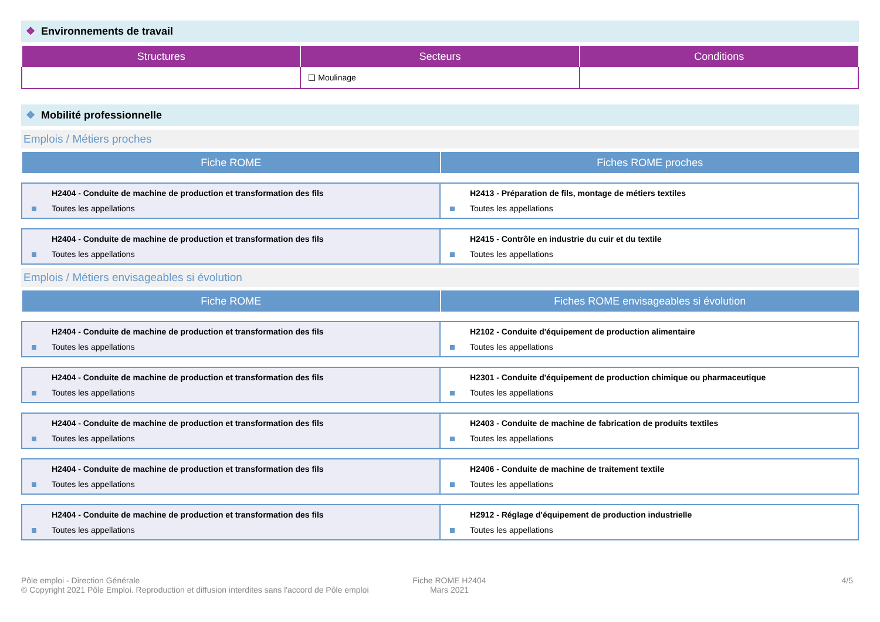❖ Environnements de travail
| Structures | Secteurs | Conditions |
| --- | --- | --- |
| | ❑ Moulinage | |
❖ Mobilité professionnelle
Emplois / Métiers proches
| Fiche ROME | Fiches ROME proches |
| --- | --- |
| H2404 - Conduite de machine de production et transformation des fils Toutes les appellations | H2413 - Préparation de fils, montage de métiers textiles Toutes les appellations |
| H2404 - Conduite de machine de production et transformation des fils Toutes les appellations | H2415 - Contrôle en industrie du cuir et du textile Toutes les appellations |
Emplois / Métiers envisageables si évolution
| Fiche ROME | Fiches ROME envisageables si évolution |
| --- | --- |
| H2404 - Conduite de machine de production et transformation des fils Toutes les appellations | H2102 - Conduite d'équipement de production alimentaire Toutes les appellations |
| H2404 - Conduite de machine de production et transformation des fils Toutes les appellations | H2301 - Conduite d'équipement de production chimique ou pharmaceutique Toutes les appellations |
| H2404 - Conduite de machine de production et transformation des fils Toutes les appellations | H2403 - Conduite de machine de fabrication de produits textiles Toutes les appellations |
| H2404 - Conduite de machine de production et transformation des fils Toutes les appellations | H2406 - Conduite de machine de traitement textile Toutes les appellations |
| H2404 - Conduite de machine de production et transformation des fils Toutes les appellations | H2912 - Réglage d'équipement de production industrielle Toutes les appellations |
Pôle emploi - Direction Générale
© Copyright 2021 Pôle Emploi. Reproduction et diffusion interdites sans l'accord de Pôle emploi
Fiche ROME H2404
Mars 2021
4/5